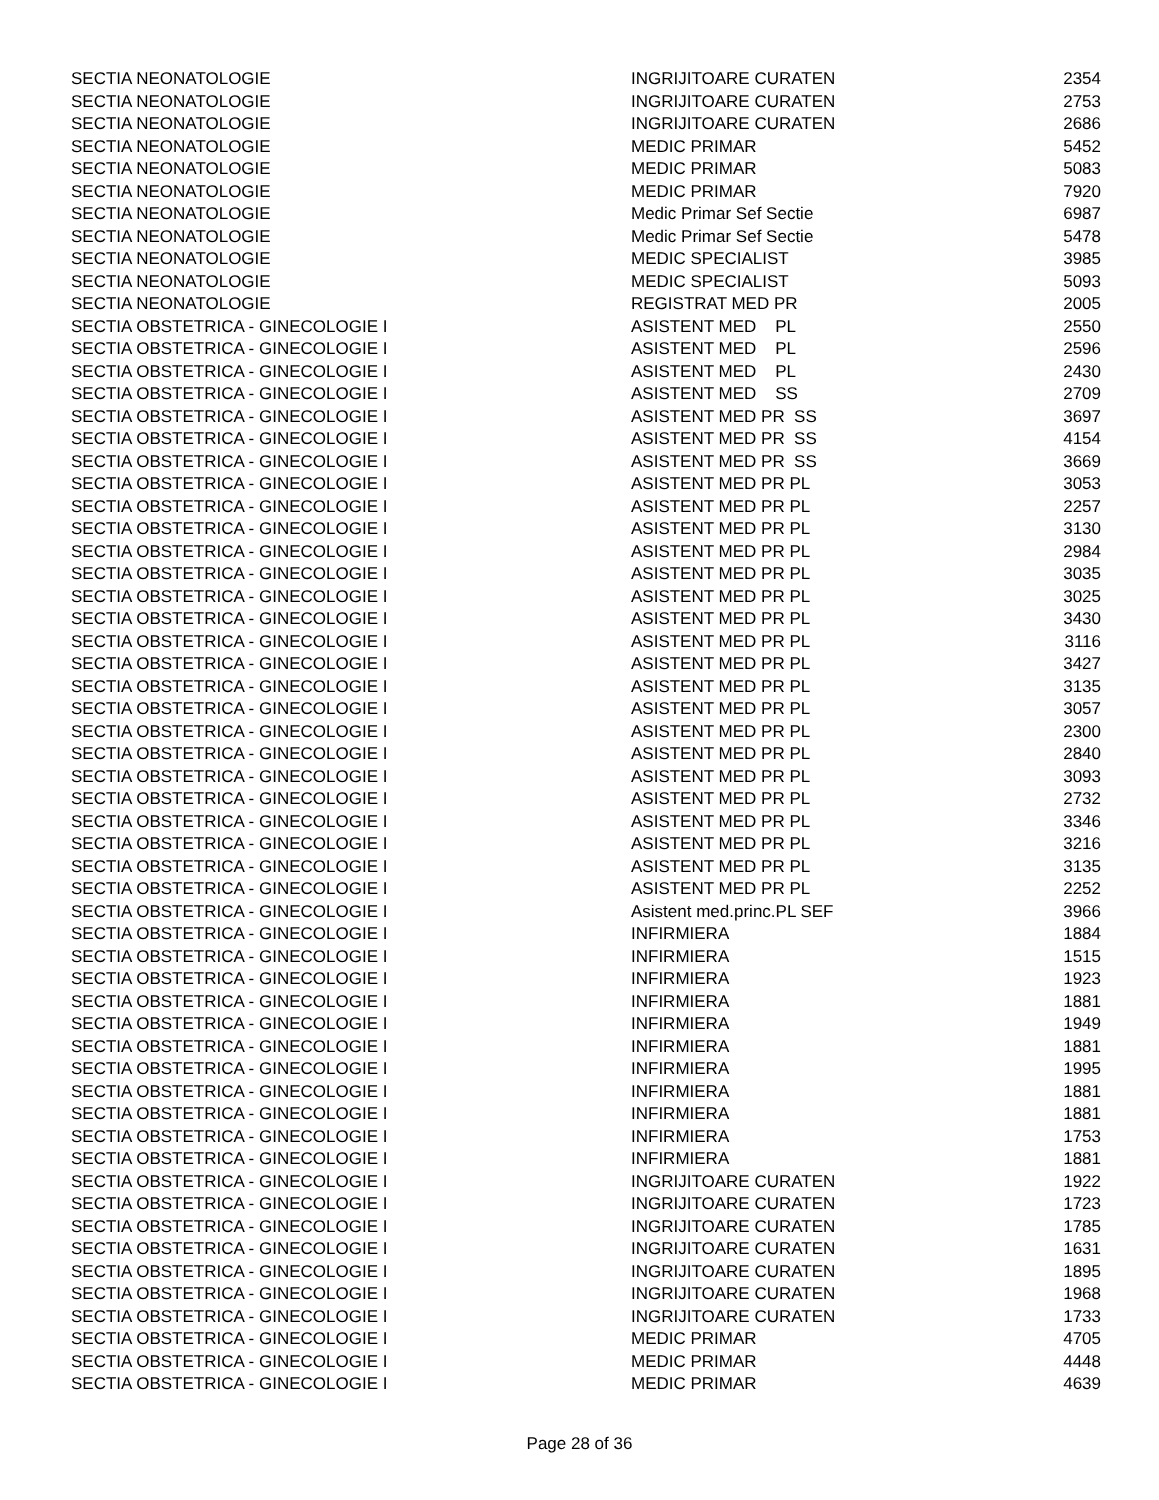| SECTIA NEONATOLOGIE | INGRIJITOARE CURATEN | 2354 |
| SECTIA NEONATOLOGIE | INGRIJITOARE CURATEN | 2753 |
| SECTIA NEONATOLOGIE | INGRIJITOARE CURATEN | 2686 |
| SECTIA NEONATOLOGIE | MEDIC PRIMAR | 5452 |
| SECTIA NEONATOLOGIE | MEDIC PRIMAR | 5083 |
| SECTIA NEONATOLOGIE | MEDIC PRIMAR | 7920 |
| SECTIA NEONATOLOGIE | Medic Primar Sef Sectie | 6987 |
| SECTIA NEONATOLOGIE | Medic Primar Sef Sectie | 5478 |
| SECTIA NEONATOLOGIE | MEDIC SPECIALIST | 3985 |
| SECTIA NEONATOLOGIE | MEDIC SPECIALIST | 5093 |
| SECTIA NEONATOLOGIE | REGISTRAT MED PR | 2005 |
| SECTIA OBSTETRICA - GINECOLOGIE I | ASISTENT MED PL | 2550 |
| SECTIA OBSTETRICA - GINECOLOGIE I | ASISTENT MED PL | 2596 |
| SECTIA OBSTETRICA - GINECOLOGIE I | ASISTENT MED PL | 2430 |
| SECTIA OBSTETRICA - GINECOLOGIE I | ASISTENT MED SS | 2709 |
| SECTIA OBSTETRICA - GINECOLOGIE I | ASISTENT MED PR SS | 3697 |
| SECTIA OBSTETRICA - GINECOLOGIE I | ASISTENT MED PR SS | 4154 |
| SECTIA OBSTETRICA - GINECOLOGIE I | ASISTENT MED PR SS | 3669 |
| SECTIA OBSTETRICA - GINECOLOGIE I | ASISTENT MED PR PL | 3053 |
| SECTIA OBSTETRICA - GINECOLOGIE I | ASISTENT MED PR PL | 2257 |
| SECTIA OBSTETRICA - GINECOLOGIE I | ASISTENT MED PR PL | 3130 |
| SECTIA OBSTETRICA - GINECOLOGIE I | ASISTENT MED PR PL | 2984 |
| SECTIA OBSTETRICA - GINECOLOGIE I | ASISTENT MED PR PL | 3035 |
| SECTIA OBSTETRICA - GINECOLOGIE I | ASISTENT MED PR PL | 3025 |
| SECTIA OBSTETRICA - GINECOLOGIE I | ASISTENT MED PR PL | 3430 |
| SECTIA OBSTETRICA - GINECOLOGIE I | ASISTENT MED PR PL | 3116 |
| SECTIA OBSTETRICA - GINECOLOGIE I | ASISTENT MED PR PL | 3427 |
| SECTIA OBSTETRICA - GINECOLOGIE I | ASISTENT MED PR PL | 3135 |
| SECTIA OBSTETRICA - GINECOLOGIE I | ASISTENT MED PR PL | 3057 |
| SECTIA OBSTETRICA - GINECOLOGIE I | ASISTENT MED PR PL | 2300 |
| SECTIA OBSTETRICA - GINECOLOGIE I | ASISTENT MED PR PL | 2840 |
| SECTIA OBSTETRICA - GINECOLOGIE I | ASISTENT MED PR PL | 3093 |
| SECTIA OBSTETRICA - GINECOLOGIE I | ASISTENT MED PR PL | 2732 |
| SECTIA OBSTETRICA - GINECOLOGIE I | ASISTENT MED PR PL | 3346 |
| SECTIA OBSTETRICA - GINECOLOGIE I | ASISTENT MED PR PL | 3216 |
| SECTIA OBSTETRICA - GINECOLOGIE I | ASISTENT MED PR PL | 3135 |
| SECTIA OBSTETRICA - GINECOLOGIE I | ASISTENT MED PR PL | 2252 |
| SECTIA OBSTETRICA - GINECOLOGIE I | Asistent med.princ.PL SEF | 3966 |
| SECTIA OBSTETRICA - GINECOLOGIE I | INFIRMIERA | 1884 |
| SECTIA OBSTETRICA - GINECOLOGIE I | INFIRMIERA | 1515 |
| SECTIA OBSTETRICA - GINECOLOGIE I | INFIRMIERA | 1923 |
| SECTIA OBSTETRICA - GINECOLOGIE I | INFIRMIERA | 1881 |
| SECTIA OBSTETRICA - GINECOLOGIE I | INFIRMIERA | 1949 |
| SECTIA OBSTETRICA - GINECOLOGIE I | INFIRMIERA | 1881 |
| SECTIA OBSTETRICA - GINECOLOGIE I | INFIRMIERA | 1995 |
| SECTIA OBSTETRICA - GINECOLOGIE I | INFIRMIERA | 1881 |
| SECTIA OBSTETRICA - GINECOLOGIE I | INFIRMIERA | 1881 |
| SECTIA OBSTETRICA - GINECOLOGIE I | INFIRMIERA | 1753 |
| SECTIA OBSTETRICA - GINECOLOGIE I | INFIRMIERA | 1881 |
| SECTIA OBSTETRICA - GINECOLOGIE I | INGRIJITOARE CURATEN | 1922 |
| SECTIA OBSTETRICA - GINECOLOGIE I | INGRIJITOARE CURATEN | 1723 |
| SECTIA OBSTETRICA - GINECOLOGIE I | INGRIJITOARE CURATEN | 1785 |
| SECTIA OBSTETRICA - GINECOLOGIE I | INGRIJITOARE CURATEN | 1631 |
| SECTIA OBSTETRICA - GINECOLOGIE I | INGRIJITOARE CURATEN | 1895 |
| SECTIA OBSTETRICA - GINECOLOGIE I | INGRIJITOARE CURATEN | 1968 |
| SECTIA OBSTETRICA - GINECOLOGIE I | INGRIJITOARE CURATEN | 1733 |
| SECTIA OBSTETRICA - GINECOLOGIE I | MEDIC PRIMAR | 4705 |
| SECTIA OBSTETRICA - GINECOLOGIE I | MEDIC PRIMAR | 4448 |
| SECTIA OBSTETRICA - GINECOLOGIE I | MEDIC PRIMAR | 4639 |
Page 28 of 36